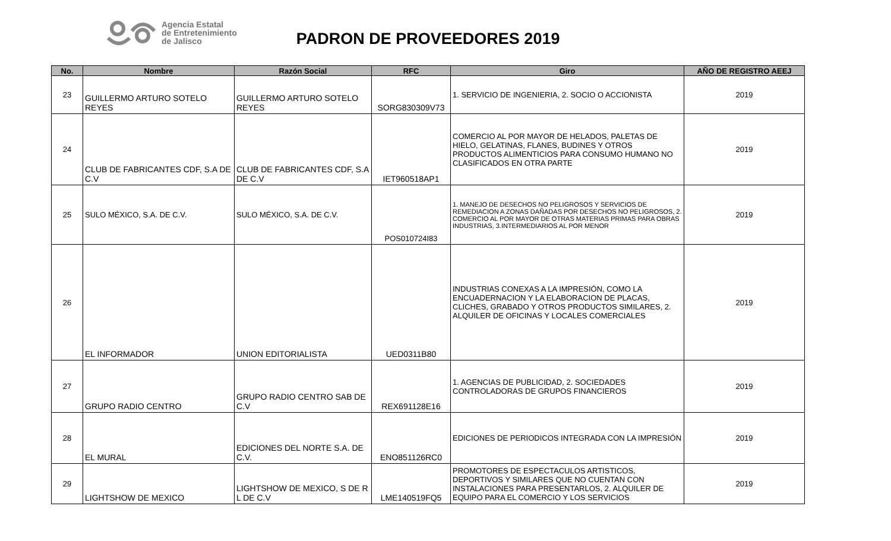Agencia Estatal
de Entretenimiento
de Jalisco
PADRON DE PROVEEDORES 2019
| No. | Nombre | Razón Social | RFC | Giro | AÑO DE REGISTRO AEEJ |
| --- | --- | --- | --- | --- | --- |
| 23 | GUILLERMO ARTURO SOTELO REYES | GUILLERMO ARTURO SOTELO REYES | SORG830309V73 | 1. SERVICIO DE INGENIERIA, 2. SOCIO O ACCIONISTA | 2019 |
| 24 | CLUB DE FABRICANTES CDF, S.A DE C.V | CLUB DE FABRICANTES CDF, S.A DE C.V | IET960518AP1 | COMERCIO AL POR MAYOR DE HELADOS, PALETAS DE HIELO, GELATINAS, FLANES, BUDINES Y OTROS PRODUCTOS ALIMENTICIOS PARA CONSUMO HUMANO NO CLASIFICADOS EN OTRA PARTE | 2019 |
| 25 | SULO MÉXICO, S.A. DE C.V. | SULO MÉXICO, S.A. DE C.V. | POS010724I83 | 1. MANEJO DE DESECHOS NO PELIGROSOS Y SERVICIOS DE REMEDIACION A ZONAS DAÑADAS POR DESECHOS NO PELIGROSOS, 2. COMERCIO AL POR MAYOR DE OTRAS MATERIAS PRIMAS PARA OBRAS INDUSTRIAS, 3.INTERMEDIARIOS AL POR MENOR | 2019 |
| 26 | EL INFORMADOR | UNION EDITORIALISTA | UED0311B80 | INDUSTRIAS CONEXAS A LA IMPRESIÓN, COMO LA ENCUADERNACION Y LA ELABORACION DE PLACAS, CLICHES, GRABADO Y OTROS PRODUCTOS SIMILARES, 2. ALQUILER DE OFICINAS Y LOCALES COMERCIALES | 2019 |
| 27 | GRUPO RADIO CENTRO | GRUPO RADIO CENTRO SAB DE C.V | REX691128E16 | 1. AGENCIAS DE PUBLICIDAD, 2. SOCIEDADES CONTROLADORAS DE GRUPOS FINANCIEROS | 2019 |
| 28 | EL MURAL | EDICIONES DEL NORTE S.A. DE C.V. | ENO851126RC0 | EDICIONES DE PERIODICOS INTEGRADA CON LA IMPRESIÓN | 2019 |
| 29 | LIGHTSHOW DE MEXICO | LIGHTSHOW DE MEXICO, S DE R L DE C.V | LME140519FQ5 | PROMOTORES DE ESPECTACULOS ARTISTICOS, DEPORTIVOS Y SIMILARES QUE NO CUENTAN CON INSTALACIONES PARA PRESENTARLOS, 2. ALQUILER DE EQUIPO PARA EL COMERCIO Y LOS SERVICIOS | 2019 |